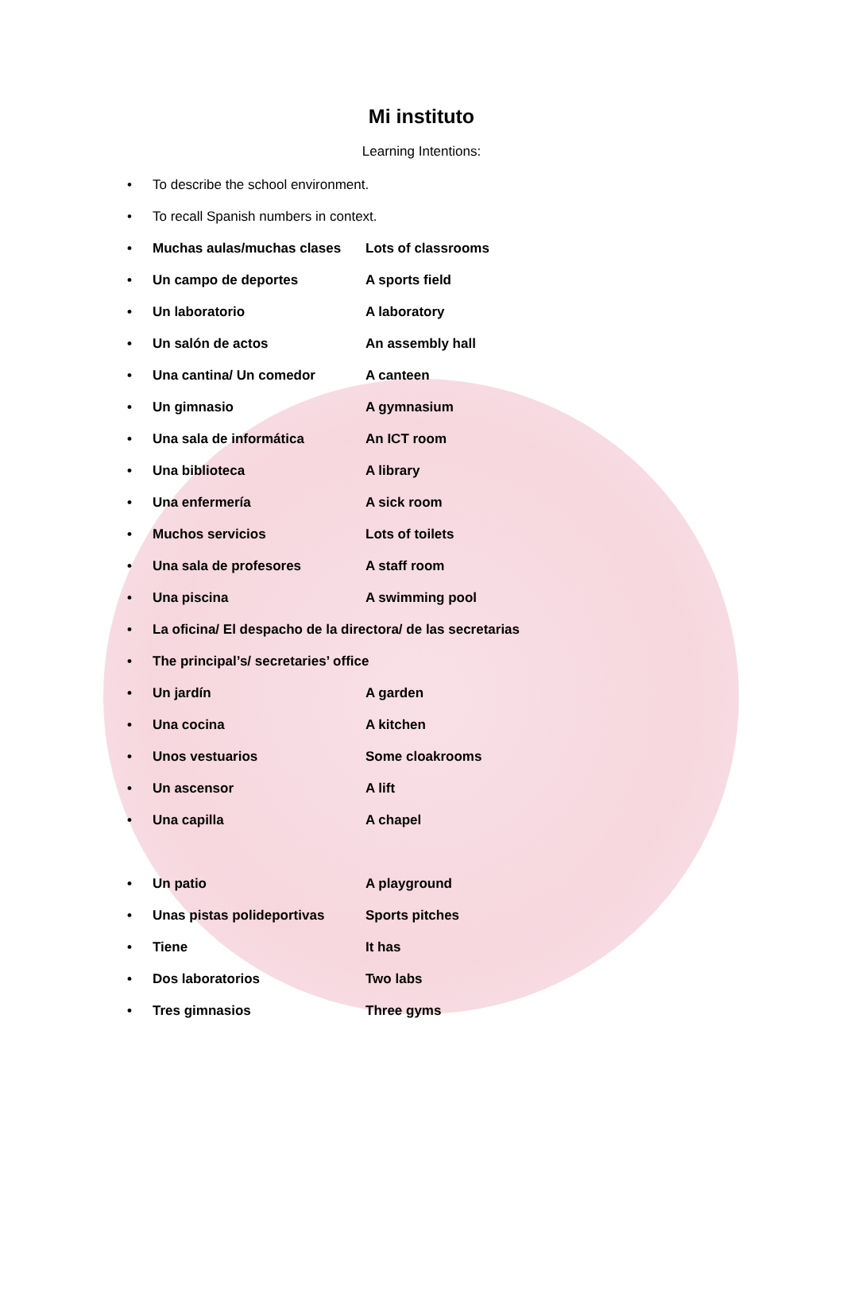Mi instituto
Learning Intentions:
• To describe the school environment.
• To recall Spanish numbers in context.
• Muchas aulas/muchas clases Lots of classrooms
• Un campo de deportes A sports field
• Un laboratorio A laboratory
• Un salón de actos An assembly hall
• Una cantina/ Un comedor A canteen
• Un gimnasio A gymnasium
• Una sala de informática An ICT room
• Una biblioteca A library
• Una enfermería A sick room
• Muchos servicios Lots of toilets
• Una sala de profesores A staff room
• Una piscina A swimming pool
• La oficina/ El despacho de la directora/ de las secretarias
• The principal’s/ secretaries’ office
• Un jardín A garden
• Una cocina A kitchen
• Unos vestuarios Some cloakrooms
• Un ascensor A lift
• Una capilla A chapel
• Un patio A playground
• Unas pistas polideportivas Sports pitches
• Tiene It has
• Dos laboratorios Two labs
• Tres gimnasios Three gyms